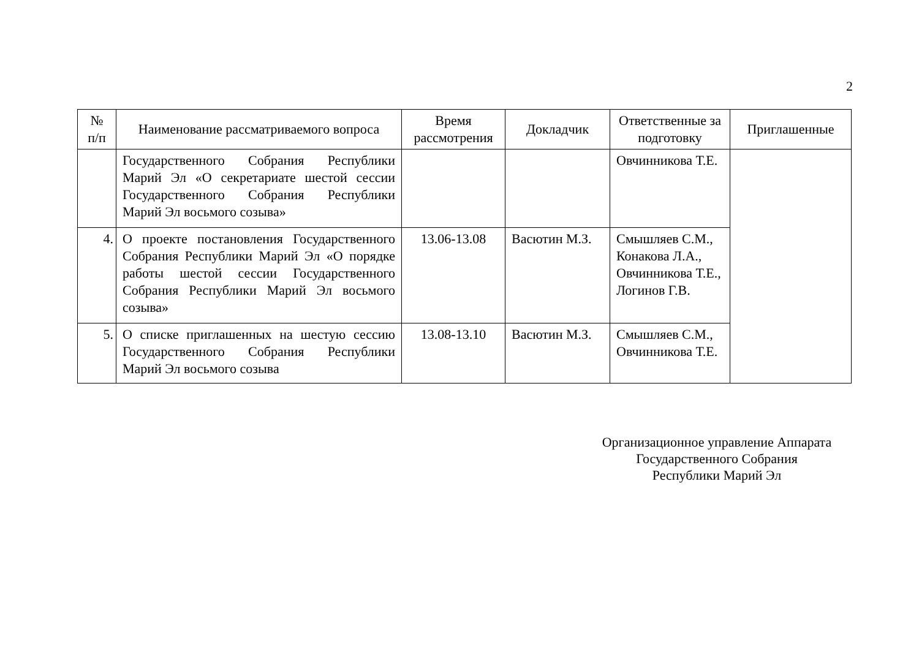2
| № п/п | Наименование рассматриваемого вопроса | Время рассмотрения | Докладчик | Ответственные за подготовку | Приглашенные |
| --- | --- | --- | --- | --- | --- |
| | Государственного Собрания Республики Марий Эл «О секретариате шестой сессии Государственного Собрания Республики Марий Эл восьмого созыва» | | | Овчинникова Т.Е. | |
| 4. | О проекте постановления Государственного Собрания Республики Марий Эл «О порядке работы шестой сессии Государственного Собрания Республики Марий Эл восьмого созыва» | 13.06-13.08 | Васютин М.З. | Смышляев С.М., Конакова Л.А., Овчинникова Т.Е., Логинов Г.В. | |
| 5. | О списке приглашенных на шестую сессию Государственного Собрания Республики Марий Эл восьмого созыва | 13.08-13.10 | Васютин М.З. | Смышляев С.М., Овчинникова Т.Е. | |
Организационное управление Аппарата
Государственного Собрания
Республики Марий Эл